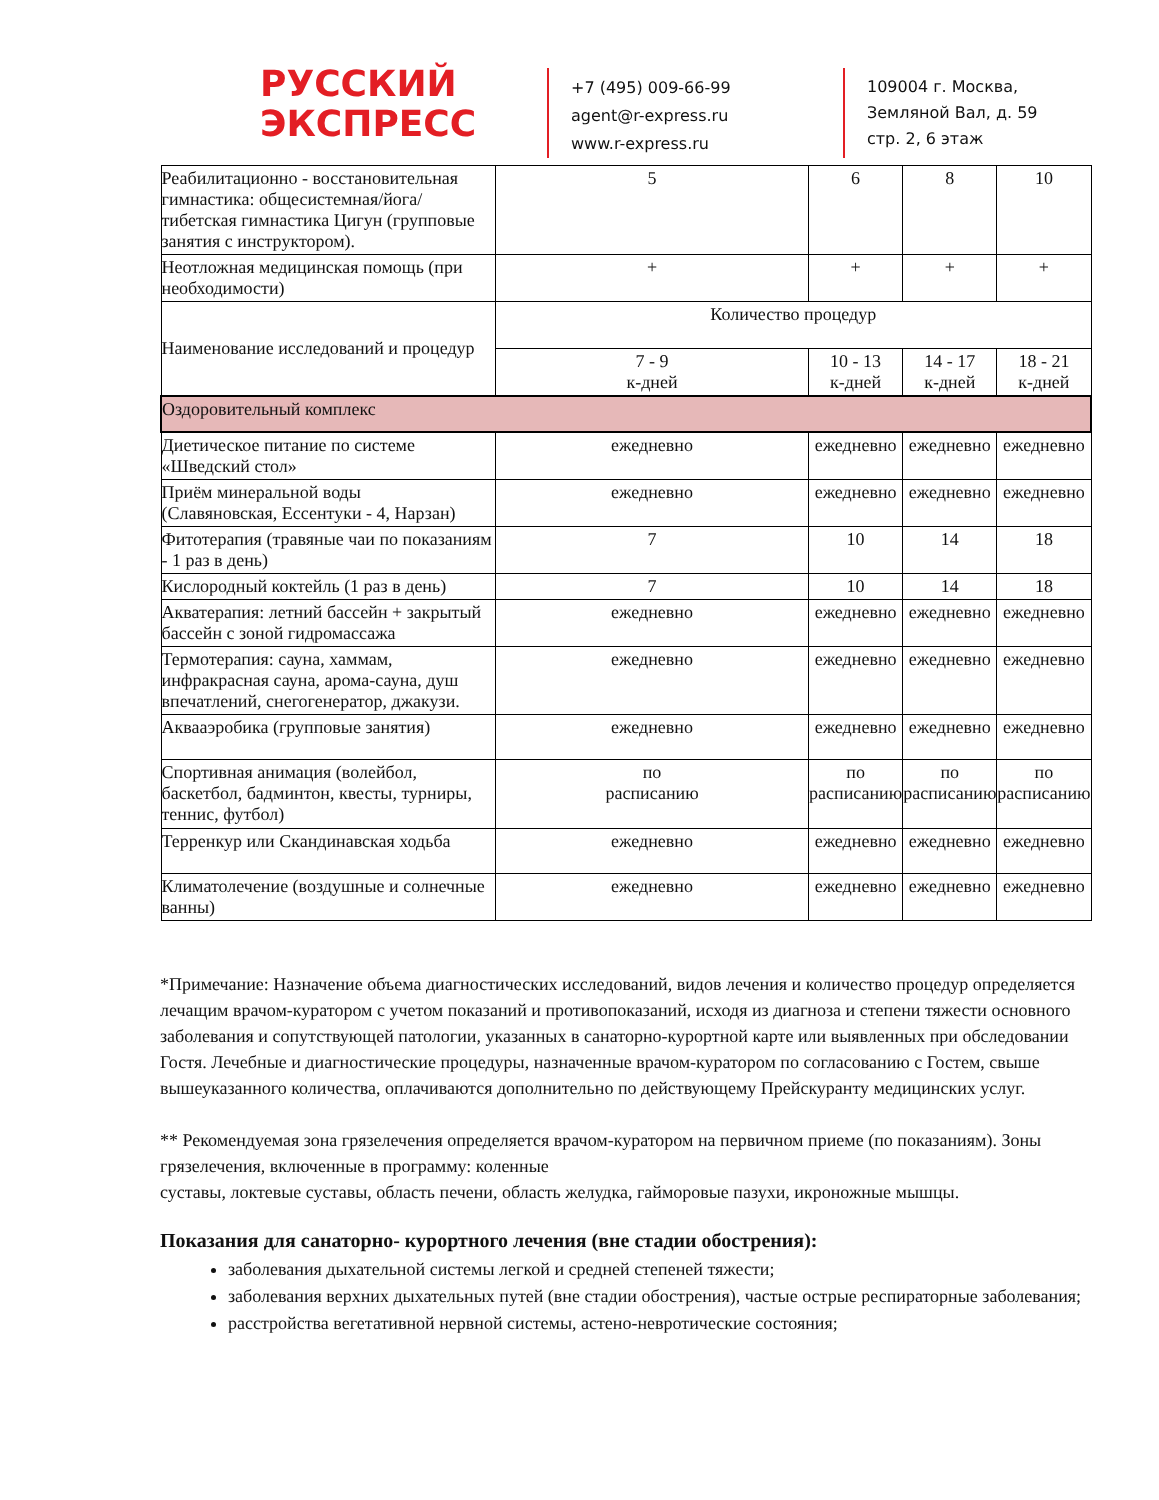РУССКИЙ
ЭКСПРЕСС
+7 (495) 009-66-99
agent@r-express.ru
www.r-express.ru
109004 г. Москва,
Земляной Вал, д. 59
стр. 2, 6 этаж
| Реабилитационно - восстановительная гимнастика: общесистемная/йога/тибетская гимнастика Цигун (групповые занятия с инструктором). | 5 | 6 | 8 | 10 |
| Неотложная медицинская помощь (при необходимости) | + | + | + | + |
| Наименование исследований и процедур | Количество процедур | | | |
| | 7 - 9 к-дней | 10 - 13 к-дней | 14 - 17 к-дней | 18 - 21 к-дней |
| Оздоровительный комплекс | | | | |
| Диетическое питание по системе «Шведский стол» | ежедневно | ежедневно | ежедневно | ежедневно |
| Приём минеральной воды (Славяновская, Ессентуки - 4, Нарзан) | ежедневно | ежедневно | ежедневно | ежедневно |
| Фитотерапия (травяные чаи по показаниям - 1 раз в день) | 7 | 10 | 14 | 18 |
| Кислородный коктейль (1 раз в день) | 7 | 10 | 14 | 18 |
| Акватерапия: летний бассейн + закрытый бассейн с зоной гидромассажа | ежедневно | ежедневно | ежедневно | ежедневно |
| Термотерапия: сауна, хаммам, инфракрасная сауна, арома-сауна, душ впечатлений, снегогенератор, джакузи. | ежедневно | ежедневно | ежедневно | ежедневно |
| Аквааэробика (групповые занятия) | ежедневно | ежедневно | ежедневно | ежедневно |
| Спортивная анимация (волейбол, баскетбол, бадминтон, квесты, турниры, теннис, футбол) | по расписанию | по расписанию | по расписанию | по расписанию |
| Терренкур или Скандинавская ходьба | ежедневно | ежедневно | ежедневно | ежедневно |
| Климатолечение (воздушные и солнечные ванны) | ежедневно | ежедневно | ежедневно | ежедневно |
*Примечание: Назначение объема диагностических исследований, видов лечения и количество процедур определяется лечащим врачом-куратором с учетом показаний и противопоказаний, исходя из диагноза и степени тяжести основного заболевания и сопутствующей патологии, указанных в санаторно-курортной карте или выявленных при обследовании Гостя. Лечебные и диагностические процедуры, назначенные врачом-куратором по согласованию с Гостем, свыше вышеуказанного количества, оплачиваются дополнительно по действующему Прейскуранту медицинских услуг.
** Рекомендуемая зона грязелечения определяется врачом-куратором на первичном приеме (по показаниям). Зоны грязелечения, включенные в программу: коленные
суставы, локтевые суставы, область печени, область желудка, гайморовые пазухи, икроножные мышцы.
Показания для санаторно- курортного лечения (вне стадии обострения):
заболевания дыхательной системы легкой и средней степеней тяжести;
заболевания верхних дыхательных путей (вне стадии обострения), частые острые респираторные заболевания;
расстройства вегетативной нервной системы, астено-невротические состояния;